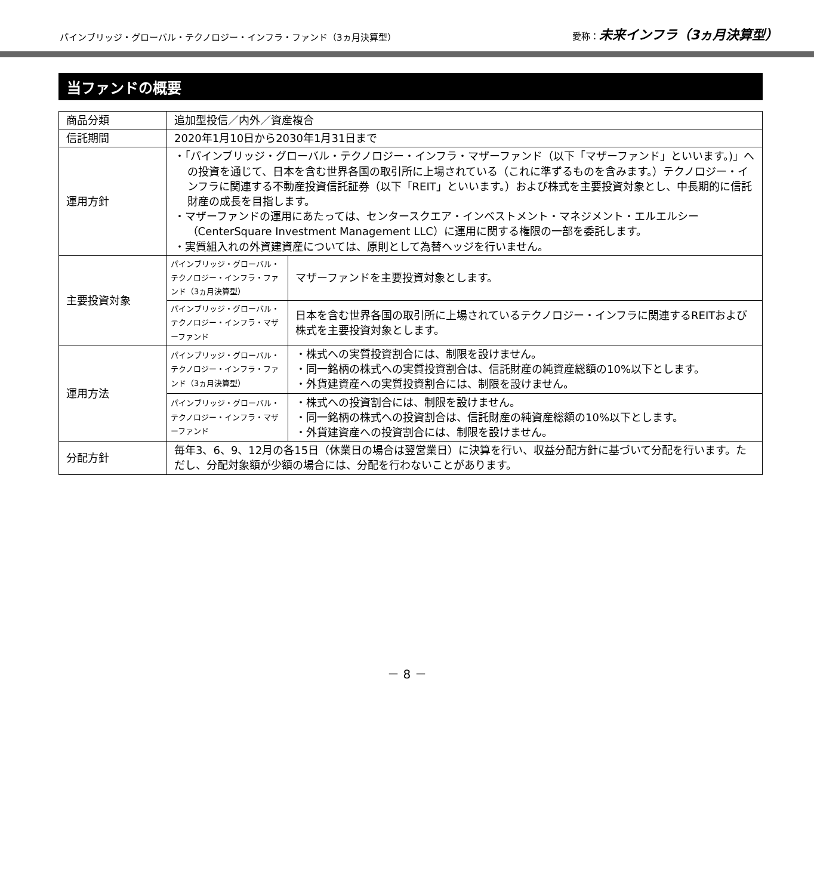パインブリッジ・グローバル・テクノロジー・インフラ・ファンド（3ヵ月決算型） 愛称：未来インフラ（3ヵ月決算型）
当ファンドの概要
| 商品分類 | 追加型投信／内外／資産複合 | |
| 信託期間 | 2020年1月10日から2030年1月31日まで | |
| 運用方針 | ・「パインブリッジ・グローバル・テクノロジー・インフラ・マザーファンド（以下「マザーファンド」といいます。)」への投資を通じて、日本を含む世界各国の取引所に上場されている（これに準ずるものを含みます。）テクノロジー・インフラに関連する不動産投資信託証券（以下「REIT」といいます。）および株式を主要投資対象とし、中長期的に信託財産の成長を目指します。 ・マザーファンドの運用にあたっては、センタースクエア・インベストメント・マネジメント・エルエルシー（CenterSquare Investment Management LLC）に運用に関する権限の一部を委託します。 ・実質組入れの外資建資産については、原則として為替ヘッジを行いません。 | |
| 主要投資対象 | パインブリッジ・グローバル・テクノロジー・インフラ・ファンド（3ヵ月決算型） | マザーファンドを主要投資対象とします。 |
| | パインブリッジ・グローバル・テクノロジー・インフラ・マザーファンド | 日本を含む世界各国の取引所に上場されているテクノロジー・インフラに関連するREITおよび株式を主要投資対象とします。 |
| 運用方法 | パインブリッジ・グローバル・テクノロジー・インフラ・ファンド（3ヵ月決算型） | ・株式への実質投資割合には、制限を設けません。 ・同一銘柄の株式への実質投資割合は、信託財産の純資産総額の10%以下とします。 ・外貨建資産への実質投資割合には、制限を設けません。 |
| | パインブリッジ・グローバル・テクノロジー・インフラ・マザーファンド | ・株式への投資割合には、制限を設けません。 ・同一銘柄の株式への投資割合は、信託財産の純資産総額の10%以下とします。 ・外貨建資産への投資割合には、制限を設けません。 |
| 分配方針 | 毎年3、6、9、12月の各15日（休業日の場合は翌営業日）に決算を行い、収益分配方針に基づいて分配を行います。ただし、分配対象額が少額の場合には、分配を行わないことがあります。 | |
－ 8 －